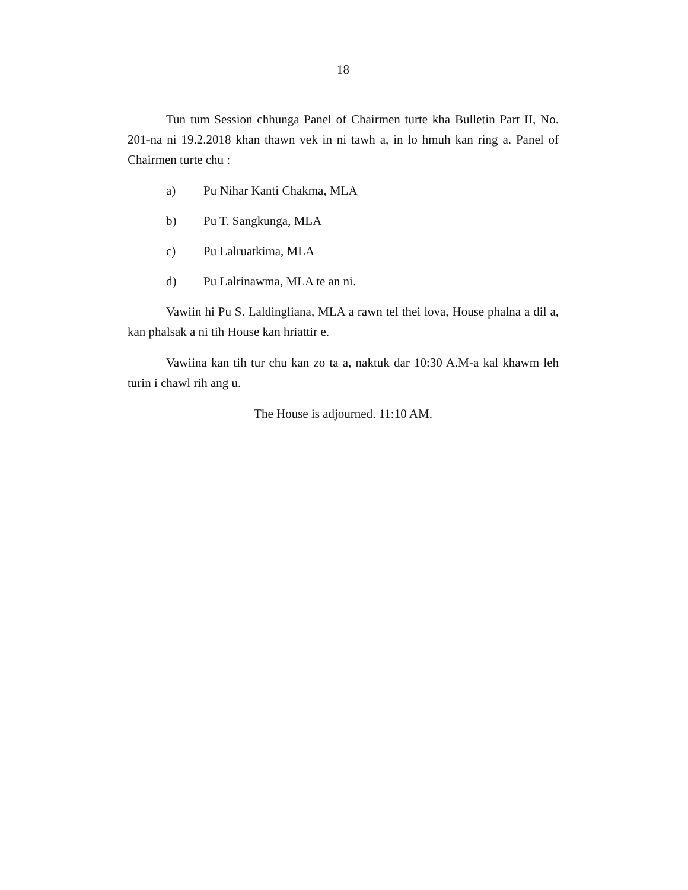18
Tun tum Session chhunga Panel of Chairmen turte kha Bulletin Part II, No. 201-na ni 19.2.2018 khan thawn vek in ni tawh a, in lo hmuh kan ring a. Panel of Chairmen turte chu :
a) Pu Nihar Kanti Chakma, MLA
b) Pu T. Sangkunga, MLA
c) Pu Lalruatkima, MLA
d) Pu Lalrinawma, MLA te an ni.
Vawiin hi Pu S. Laldingliana, MLA a rawn tel thei lova, House phalna a dil a, kan phalsak a ni tih House kan hriattir e.
Vawiina kan tih tur chu kan zo ta a, naktuk dar 10:30 A.M-a kal khawm leh turin i chawl rih ang u.
The House is adjourned. 11:10 AM.